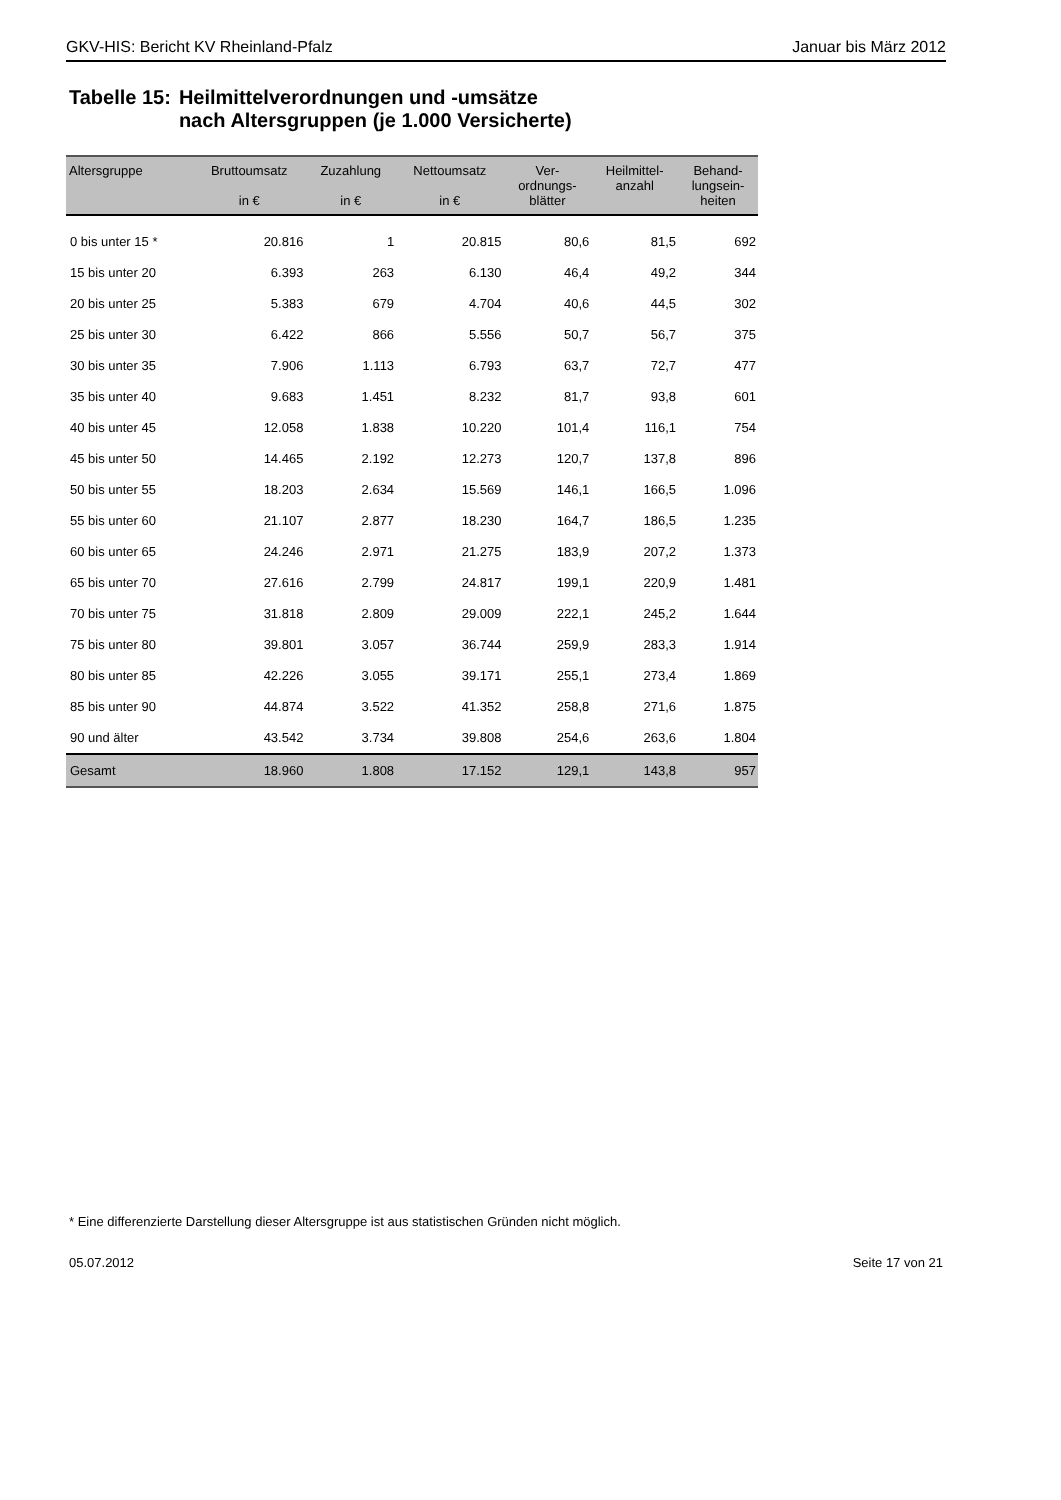GKV-HIS: Bericht KV Rheinland-Pfalz
Januar bis März 2012
Tabelle 15: Heilmittelverordnungen und -umsätze
nach Altersgruppen (je 1.000 Versicherte)
| Altersgruppe | Bruttoumsatz in € | Zuzahlung in € | Nettoumsatz in € | Ver- ordnungs- blätter | Heilmittel- anzahl | Behand- lungsein- heiten |
| --- | --- | --- | --- | --- | --- | --- |
| 0 bis unter 15 * | 20.816 | 1 | 20.815 | 80,6 | 81,5 | 692 |
| 15 bis unter 20 | 6.393 | 263 | 6.130 | 46,4 | 49,2 | 344 |
| 20 bis unter 25 | 5.383 | 679 | 4.704 | 40,6 | 44,5 | 302 |
| 25 bis unter 30 | 6.422 | 866 | 5.556 | 50,7 | 56,7 | 375 |
| 30 bis unter 35 | 7.906 | 1.113 | 6.793 | 63,7 | 72,7 | 477 |
| 35 bis unter 40 | 9.683 | 1.451 | 8.232 | 81,7 | 93,8 | 601 |
| 40 bis unter 45 | 12.058 | 1.838 | 10.220 | 101,4 | 116,1 | 754 |
| 45 bis unter 50 | 14.465 | 2.192 | 12.273 | 120,7 | 137,8 | 896 |
| 50 bis unter 55 | 18.203 | 2.634 | 15.569 | 146,1 | 166,5 | 1.096 |
| 55 bis unter 60 | 21.107 | 2.877 | 18.230 | 164,7 | 186,5 | 1.235 |
| 60 bis unter 65 | 24.246 | 2.971 | 21.275 | 183,9 | 207,2 | 1.373 |
| 65 bis unter 70 | 27.616 | 2.799 | 24.817 | 199,1 | 220,9 | 1.481 |
| 70 bis unter 75 | 31.818 | 2.809 | 29.009 | 222,1 | 245,2 | 1.644 |
| 75 bis unter 80 | 39.801 | 3.057 | 36.744 | 259,9 | 283,3 | 1.914 |
| 80 bis unter 85 | 42.226 | 3.055 | 39.171 | 255,1 | 273,4 | 1.869 |
| 85 bis unter 90 | 44.874 | 3.522 | 41.352 | 258,8 | 271,6 | 1.875 |
| 90 und älter | 43.542 | 3.734 | 39.808 | 254,6 | 263,6 | 1.804 |
| Gesamt | 18.960 | 1.808 | 17.152 | 129,1 | 143,8 | 957 |
* Eine differenzierte Darstellung dieser Altersgruppe ist aus statistischen Gründen nicht möglich.
05.07.2012 Seite 17 von 21